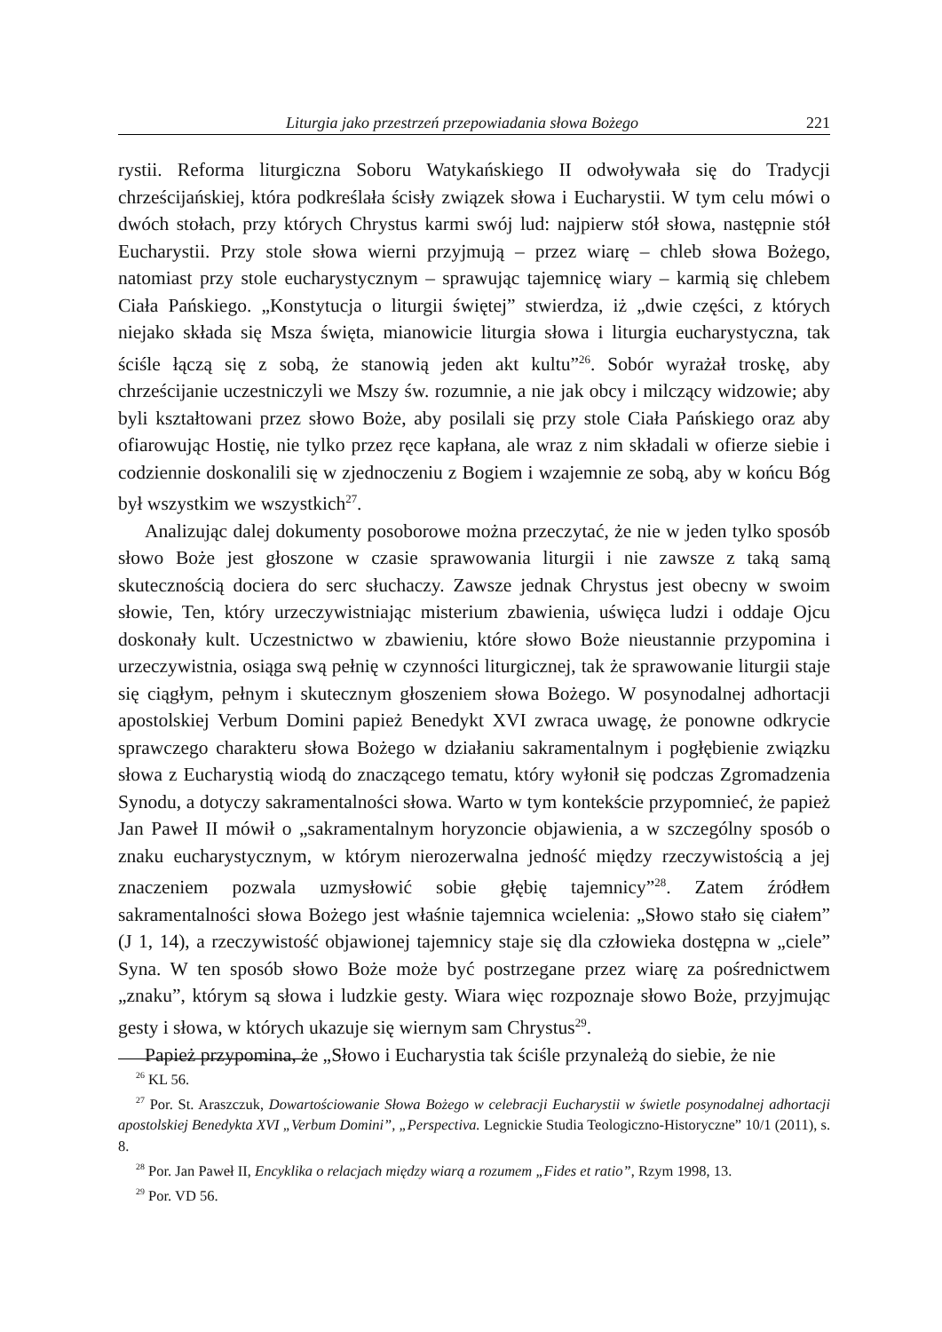Liturgia jako przestrzeń przepowiadania słowa Bożego 221
rystii. Reforma liturgiczna Soboru Watykańskiego II odwoływała się do Tradycji chrześcijańskiej, która podkreślała ścisły związek słowa i Eucharystii. W tym celu mówi o dwóch stołach, przy których Chrystus karmi swój lud: najpierw stół słowa, następnie stół Eucharystii. Przy stole słowa wierni przyjmują – przez wiarę – chleb słowa Bożego, natomiast przy stole eucharystycznym – sprawując tajemnicę wiary – karmią się chlebem Ciała Pańskiego. „Konstytucja o liturgii świętej” stwierdza, iż „dwie części, z których niejako składa się Msza święta, mianowicie liturgia słowa i liturgia eucharystyczna, tak ściśle łączą się z sobą, że stanowią jeden akt kultu”<sup>26</sup>. Sobór wyrażał troskę, aby chrześcijanie uczestniczyli we Mszy św. rozumnie, a nie jak obcy i milczący widzowie; aby byli kształtowani przez słowo Boże, aby posilali się przy stole Ciała Pańskiego oraz aby ofiarowując Hostię, nie tylko przez ręce kapłana, ale wraz z nim składali w ofierze siebie i codziennie doskonalili się w zjednoczeniu z Bogiem i wzajemnie ze sobą, aby w końcu Bóg był wszystkim we wszystkich<sup>27</sup>.
Analizując dalej dokumenty posoborowe można przeczytać, że nie w jeden tylko sposób słowo Boże jest głoszone w czasie sprawowania liturgii i nie zawsze z taką samą skutecznością dociera do serc słuchaczy. Zawsze jednak Chrystus jest obecny w swoim słowie, Ten, który urzeczywistniając misterium zbawienia, uświęca ludzi i oddaje Ojcu doskonały kult. Uczestnictwo w zbawieniu, które słowo Boże nieustannie przypomina i urzeczywistnia, osiąga swą pełnię w czynności liturgicznej, tak że sprawowanie liturgii staje się ciągłym, pełnym i skutecznym głoszeniem słowa Bożego. W posynodalnej adhortacji apostolskiej Verbum Domini papież Benedykt XVI zwraca uwagę, że ponowne odkrycie sprawczego charakteru słowa Bożego w działaniu sakramentalnym i pogłębienie związku słowa z Eucharystią wiodą do znaczącego tematu, który wyłonił się podczas Zgromadzenia Synodu, a dotyczy sakramentalności słowa. Warto w tym kontekście przypomnieć, że papież Jan Paweł II mówił o „sakramentalnym horyzoncie objawienia, a w szczególny sposób o znaku eucharystycznym, w którym nierozerwalna jedność między rzeczywistością a jej znaczeniem pozwala uzmysłowić sobie głębię tajemnicy”<sup>28</sup>. Zatem źródłem sakramentalności słowa Bożego jest właśnie tajemnica wcielenia: „Słowo stało się ciałem” (J 1, 14), a rzeczywistość objawionej tajemnicy staje się dla człowieka dostępna w „ciele” Syna. W ten sposób słowo Boże może być postrzegane przez wiarę za pośrednictwem „znaku”, którym są słowa i ludzkie gesty. Wiara więc rozpoznaje słowo Boże, przyjmując gesty i słowa, w których ukazuje się wiernym sam Chrystus<sup>29</sup>.
Papież przypomina, że „Słowo i Eucharystia tak ściśle przynależą do siebie, że nie
<sup>26</sup> KL 56.
<sup>27</sup> Por. St. Araszczuk, Dowartościowanie Słowa Bożego w celebracji Eucharystii w świetle posynodalnej adhortacji apostolskiej Benedykta XVI „Verbum Domini”, „Perspectiva. Legnickie Studia Teologiczno-Historyczne” 10/1 (2011), s. 8.
<sup>28</sup> Por. Jan Paweł II, Encyklika o relacjach między wiarą a rozumem „Fides et ratio”, Rzym 1998, 13.
<sup>29</sup> Por. VD 56.